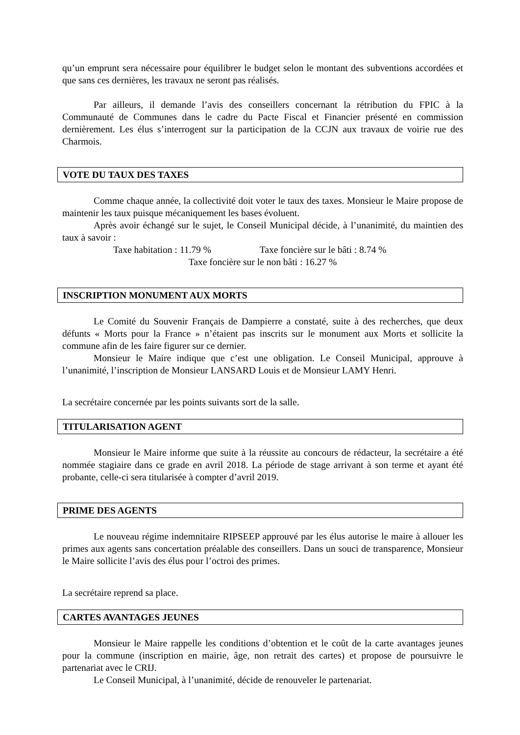qu’un emprunt sera nécessaire pour équilibrer le budget selon le montant des subventions accordées et que sans ces dernières, les travaux ne seront pas réalisés.
Par ailleurs, il demande l’avis des conseillers concernant la rétribution du FPIC à la Communauté de Communes dans le cadre du Pacte Fiscal et Financier présenté en commission dernièrement. Les élus s’interrogent sur la participation de la CCJN aux travaux de voirie rue des Charmois.
VOTE DU TAUX DES TAXES
Comme chaque année, la collectivité doit voter le taux des taxes. Monsieur le Maire propose de maintenir les taux puisque mécaniquement les bases évoluent.
Après avoir échangé sur le sujet, le Conseil Municipal décide, à l’unanimité, du maintien des taux à savoir :
Taxe habitation : 11.79 % Taxe foncière sur le bâti : 8.74 %
Taxe foncière sur le non bâti : 16.27 %
INSCRIPTION MONUMENT AUX MORTS
Le Comité du Souvenir Français de Dampierre a constaté, suite à des recherches, que deux défunts « Morts pour la France » n’étaient pas inscrits sur le monument aux Morts et sollicite la commune afin de les faire figurer sur ce dernier.
Monsieur le Maire indique que c’est une obligation. Le Conseil Municipal, approuve à l’unanimité, l’inscription de Monsieur LANSARD Louis et de Monsieur LAMY Henri.
La secrétaire concernée par les points suivants sort de la salle.
TITULARISATION AGENT
Monsieur le Maire informe que suite à la réussite au concours de rédacteur, la secrétaire a été nommée stagiaire dans ce grade en avril 2018. La période de stage arrivant à son terme et ayant été probante, celle-ci sera titularisée à compter d’avril 2019.
PRIME DES AGENTS
Le nouveau régime indemnitaire RIPSEEP approuvé par les élus autorise le maire à allouer les primes aux agents sans concertation préalable des conseillers. Dans un souci de transparence, Monsieur le Maire sollicite l’avis des élus pour l’octroi des primes.
La secrétaire reprend sa place.
CARTES AVANTAGES JEUNES
Monsieur le Maire rappelle les conditions d’obtention et le coût de la carte avantages jeunes pour la commune (inscription en mairie, âge, non retrait des cartes) et propose de poursuivre le partenariat avec le CRIJ.
Le Conseil Municipal, à l’unanimité, décide de renouveler le partenariat.